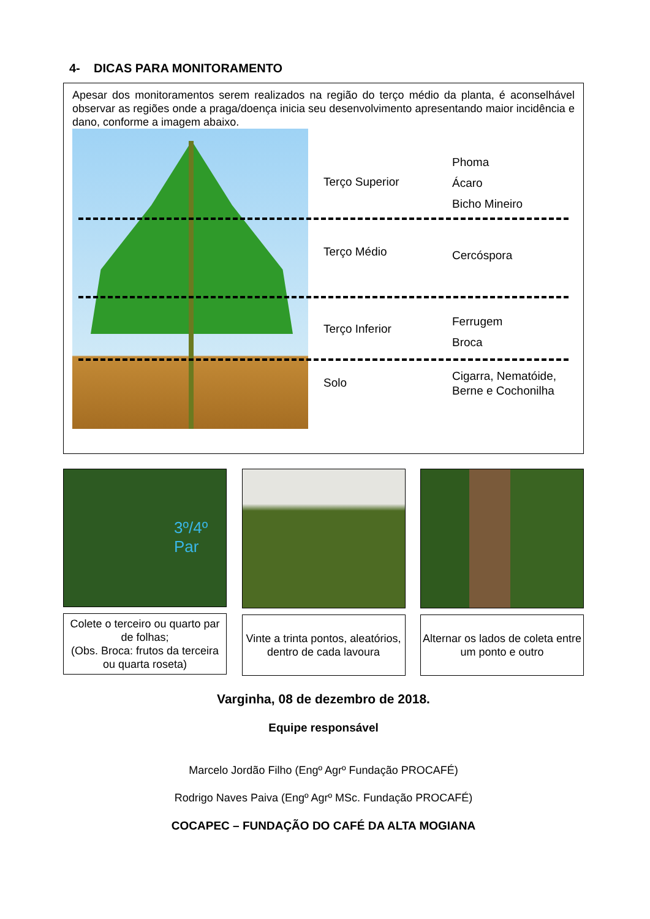4- DICAS PARA MONITORAMENTO
Apesar dos monitoramentos serem realizados na região do terço médio da planta, é aconselhável observar as regiões onde a praga/doença inicia seu desenvolvimento apresentando maior incidência e dano, conforme a imagem abaixo.
Terço Superior
Phoma
Ácaro
Bicho Mineiro
Terço Médio
Cercóspora
Terço Inferior
Ferrugem
Broca
Solo
Cigarra, Nematóide,
Berne e Cochonilha
3º/4º
Par
Colete o terceiro ou quarto par de folhas;
(Obs. Broca: frutos da terceira ou quarta roseta)
Vinte a trinta pontos, aleatórios, dentro de cada lavoura
Alternar os lados de coleta entre um ponto e outro
Varginha, 08 de dezembro de 2018.
Equipe responsável
Marcelo Jordão Filho (Engº Agrº Fundação PROCAFÉ)
Rodrigo Naves Paiva (Engº Agrº MSc. Fundação PROCAFÉ)
COCAPEC – FUNDAÇÃO DO CAFÉ DA ALTA MOGIANA